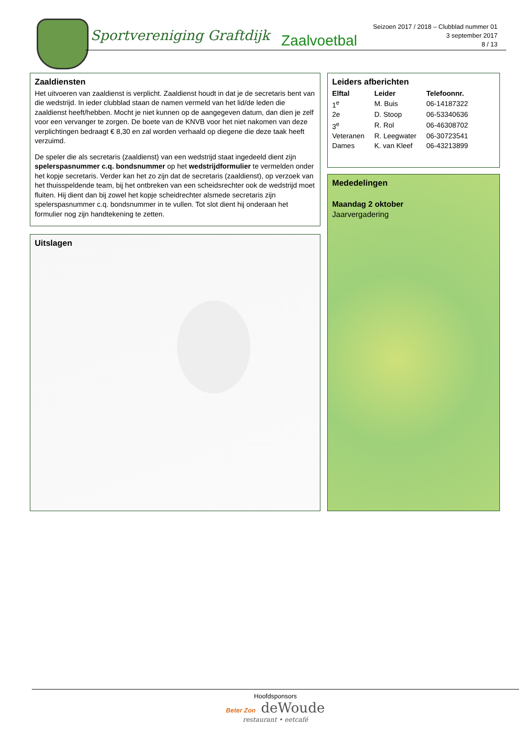Sportvereniging Graftdijk Zaalvoetbal
Seizoen 2017 / 2018 – Clubblad nummer 01
3 september 2017
8 / 13
Zaaldiensten
Het uitvoeren van zaaldienst is verplicht. Zaaldienst houdt in dat je de secretaris bent van die wedstrijd. In ieder clubblad staan de namen vermeld van het lid/de leden die zaaldienst heeft/hebben. Mocht je niet kunnen op de aangegeven datum, dan dien je zelf voor een vervanger te zorgen. De boete van de KNVB voor het niet nakomen van deze verplichtingen bedraagt € 8,30 en zal worden verhaald op diegene die deze taak heeft verzuimd.
De speler die als secretaris (zaaldienst) van een wedstrijd staat ingedeeld dient zijn spelerspasnummer c.q. bondsnummer op het wedstrijdformulier te vermelden onder het kopje secretaris. Verder kan het zo zijn dat de secretaris (zaaldienst), op verzoek van het thuisspeldende team, bij het ontbreken van een scheidsrechter ook de wedstrijd moet fluiten. Hij dient dan bij zowel het kopje scheidrechter alsmede secretaris zijn spelerspasnummer c.q. bondsnummer in te vullen. Tot slot dient hij onderaan het formulier nog zijn handtekening te zetten.
Leiders afberichten
| Elftal | Leider | Telefoonnr. |
| --- | --- | --- |
| 1<sup>e</sup> | M. Buis | 06-14187322 |
| 2e | D. Stoop | 06-53340636 |
| 3<sup>e</sup> | R. Rol | 06-46308702 |
| Veteranen | R. Leegwater | 06-30723541 |
| Dames | K. van Kleef | 06-43213899 |
Mededelingen
Maandag 2 oktober
Jaarvergadering
Uitslagen
Hoofdsponsors
Beter Zon deWoude
restaurant • eetcafé